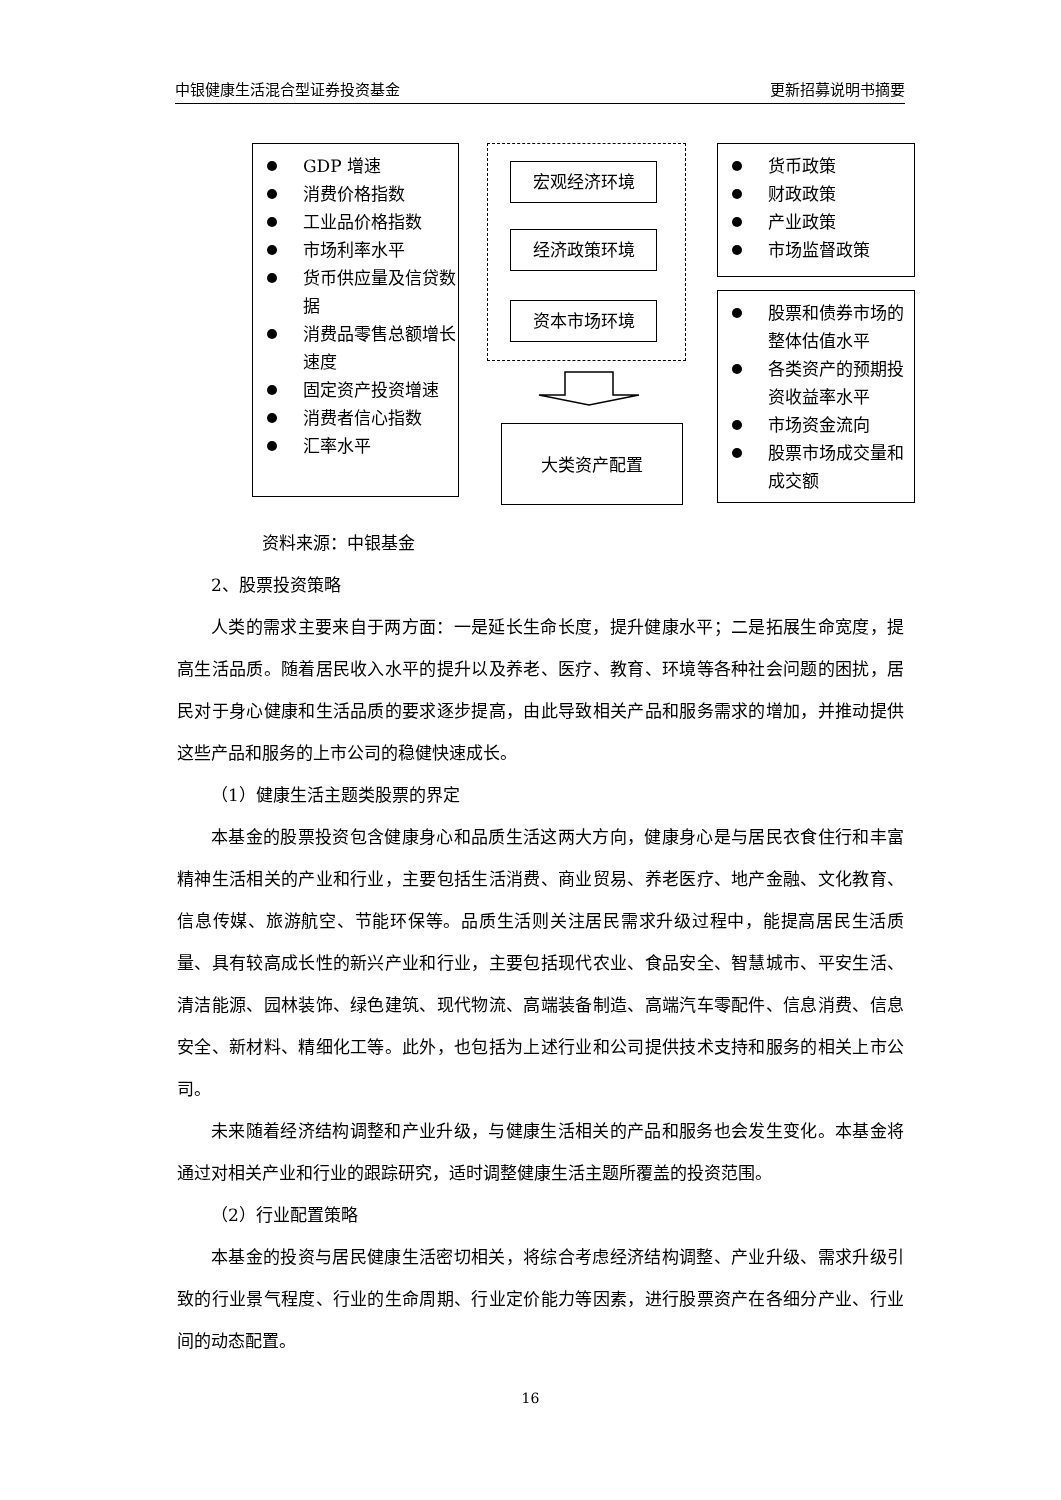中银健康生活混合型证券投资基金 更新招募说明书摘要
GDP 增速
消费价格指数
工业品价格指数
市场利率水平
货币供应量及信贷数据
消费品零售总额增长速度
固定资产投资增速
消费者信心指数
汇率水平
宏观经济环境
经济政策环境
资本市场环境
大类资产配置
货币政策
财政政策
产业政策
市场监督政策
股票和债券市场的整体估值水平
各类资产的预期投资收益率水平
市场资金流向
股票市场成交量和成交额
资料来源：中银基金
2、股票投资策略
人类的需求主要来自于两方面：一是延长生命长度，提升健康水平；二是拓展生命宽度，提高生活品质。随着居民收入水平的提升以及养老、医疗、教育、环境等各种社会问题的困扰，居民对于身心健康和生活品质的要求逐步提高，由此导致相关产品和服务需求的增加，并推动提供这些产品和服务的上市公司的稳健快速成长。
（1）健康生活主题类股票的界定
本基金的股票投资包含健康身心和品质生活这两大方向，健康身心是与居民衣食住行和丰富精神生活相关的产业和行业，主要包括生活消费、商业贸易、养老医疗、地产金融、文化教育、信息传媒、旅游航空、节能环保等。品质生活则关注居民需求升级过程中，能提高居民生活质量、具有较高成长性的新兴产业和行业，主要包括现代农业、食品安全、智慧城市、平安生活、清洁能源、园林装饰、绿色建筑、现代物流、高端装备制造、高端汽车零配件、信息消费、信息安全、新材料、精细化工等。此外，也包括为上述行业和公司提供技术支持和服务的相关上市公司。
未来随着经济结构调整和产业升级，与健康生活相关的产品和服务也会发生变化。本基金将通过对相关产业和行业的跟踪研究，适时调整健康生活主题所覆盖的投资范围。
（2）行业配置策略
本基金的投资与居民健康生活密切相关，将综合考虑经济结构调整、产业升级、需求升级引致的行业景气程度、行业的生命周期、行业定价能力等因素，进行股票资产在各细分产业、行业间的动态配置。
16